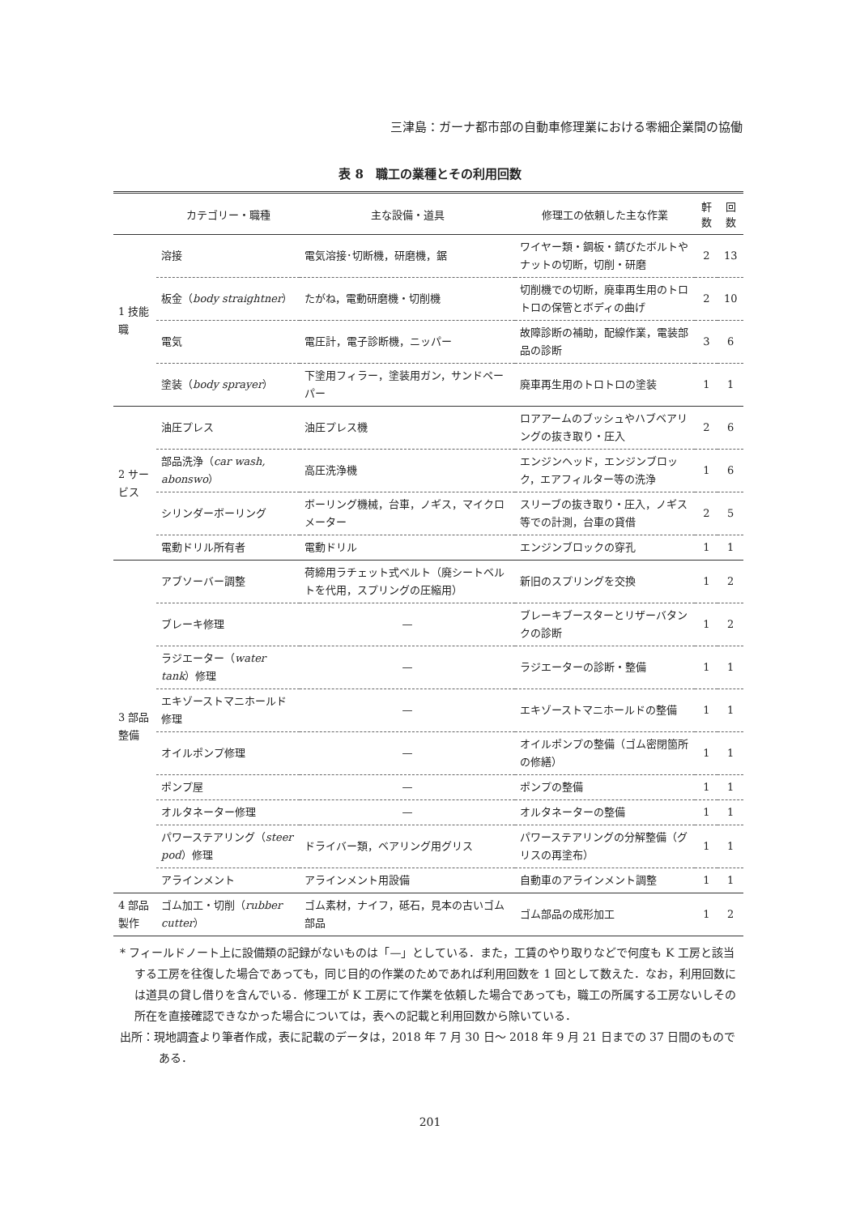三津島：ガーナ都市部の自動車修理業における零細企業間の協働
表 8　職工の業種とその利用回数
| | カテゴリー・職種 | 主な設備・道具 | 修理工の依頼した主な作業 | 軒数 | 回数 |
| --- | --- | --- | --- | --- | --- |
| 1 技能職 | 溶接 | 電気溶接･切断機，研磨機，鋸 | ワイヤー類・鋼板・錆びたボルトやナットの切断，切削・研磨 | 2 | 13 |
| | 板金（ body straightner ） | たがね，電動研磨機・切削機 | 切削機での切断，廃車再生用のトロトロの保管とボディの曲げ | 2 | 10 |
| | 電気 | 電圧計，電子診断機，ニッパー | 故障診断の補助，配線作業，電装部品の診断 | 3 | 6 |
| | 塗装（ body sprayer ） | 下塗用フィラー，塗装用ガン，サンドペーパー | 廃車再生用のトロトロの塗装 | 1 | 1 |
| 2 サービス | 油圧プレス | 油圧プレス機 | ロアアームのブッシュやハブベアリングの抜き取り・圧入 | 2 | 6 |
| | 部品洗浄（ car wash, abonswo ） | 高圧洗浄機 | エンジンヘッド，エンジンブロック，エアフィルター等の洗浄 | 1 | 6 |
| | シリンダーボーリング | ボーリング機械，台車，ノギス，マイクロメーター | スリーブの抜き取り・圧入，ノギス等での計測，台車の貸借 | 2 | 5 |
| | 電動ドリル所有者 | 電動ドリル | エンジンブロックの穿孔 | 1 | 1 |
| 3 部品整備 | アブソーバー調整 | 荷締用ラチェット式ベルト（廃シートベルトを代用，スプリングの圧縮用） | 新旧のスプリングを交換 | 1 | 2 |
| | ブレーキ修理 | — | ブレーキブースターとリザーバタンクの診断 | 1 | 2 |
| | ラジエーター（ water tank ）修理 | — | ラジエーターの診断・整備 | 1 | 1 |
| | エキゾーストマニホールド修理 | — | エキゾーストマニホールドの整備 | 1 | 1 |
| | オイルポンプ修理 | — | オイルポンプの整備（ゴム密閉箇所の修繕） | 1 | 1 |
| | ポンプ屋 | — | ポンプの整備 | 1 | 1 |
| | オルタネーター修理 | — | オルタネーターの整備 | 1 | 1 |
| | パワーステアリング（ steer pod ）修理 | ドライバー類，ベアリング用グリス | パワーステアリングの分解整備（グリスの再塗布） | 1 | 1 |
| | アラインメント | アラインメント用設備 | 自動車のアラインメント調整 | 1 | 1 |
| 4 部品製作 | ゴム加工・切削（ rubber cutter ） | ゴム素材，ナイフ，砥石，見本の古いゴム部品 | ゴム部品の成形加工 | 1 | 2 |
* フィールドノート上に設備類の記録がないものは「—」としている．また，工賃のやり取りなどで何度も K 工房と該当する工房を往復した場合であっても，同じ目的の作業のためであれば利用回数を 1 回として数えた．なお，利用回数には道具の貸し借りを含んでいる．修理工が K 工房にて作業を依頼した場合であっても，職工の所属する工房ないしその所在を直接確認できなかった場合については，表への記載と利用回数から除いている．
出所：現地調査より筆者作成，表に記載のデータは，2018 年 7 月 30 日～ 2018 年 9 月 21 日までの 37 日間のものである．
201